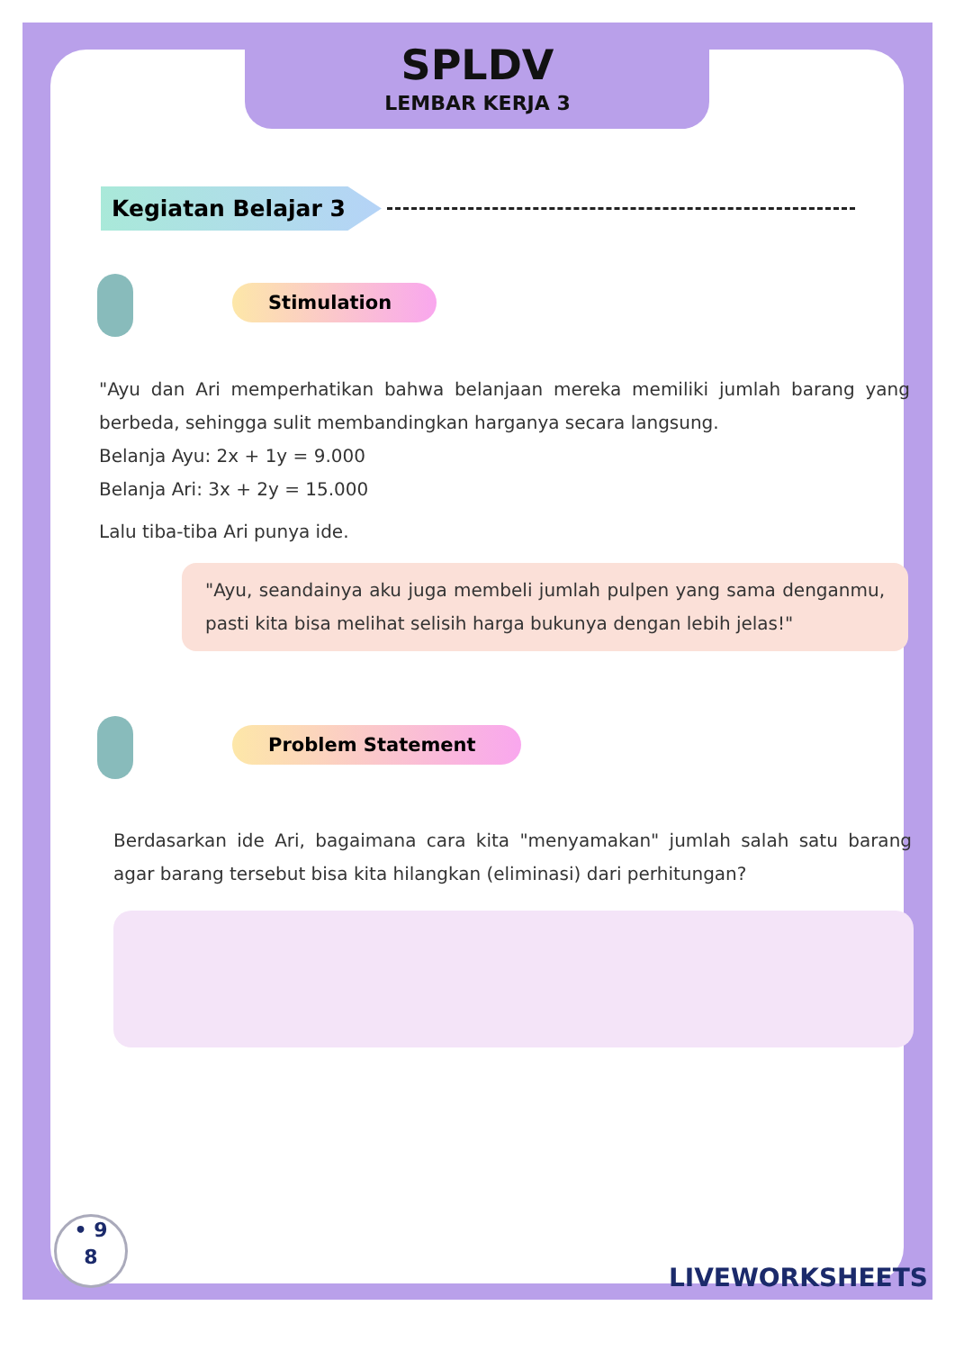SPLDV
LEMBAR KERJA 3
Kegiatan Belajar 3
Stimulation
"Ayu dan Ari memperhatikan bahwa belanjaan mereka memiliki jumlah barang yang berbeda, sehingga sulit membandingkan harganya secara langsung.
Belanja Ayu: 2x + 1y = 9.000
Belanja Ari: 3x + 2y = 15.000
Lalu tiba-tiba Ari punya ide.
"Ayu, seandainya aku juga membeli jumlah pulpen yang sama denganmu, pasti kita bisa melihat selisih harga bukunya dengan lebih jelas!"
Problem Statement
Berdasarkan ide Ari, bagaimana cara kita "menyamakan" jumlah salah satu barang agar barang tersebut bisa kita hilangkan (eliminasi) dari perhitungan?
• 9
8
LIVEWORKSHEETS